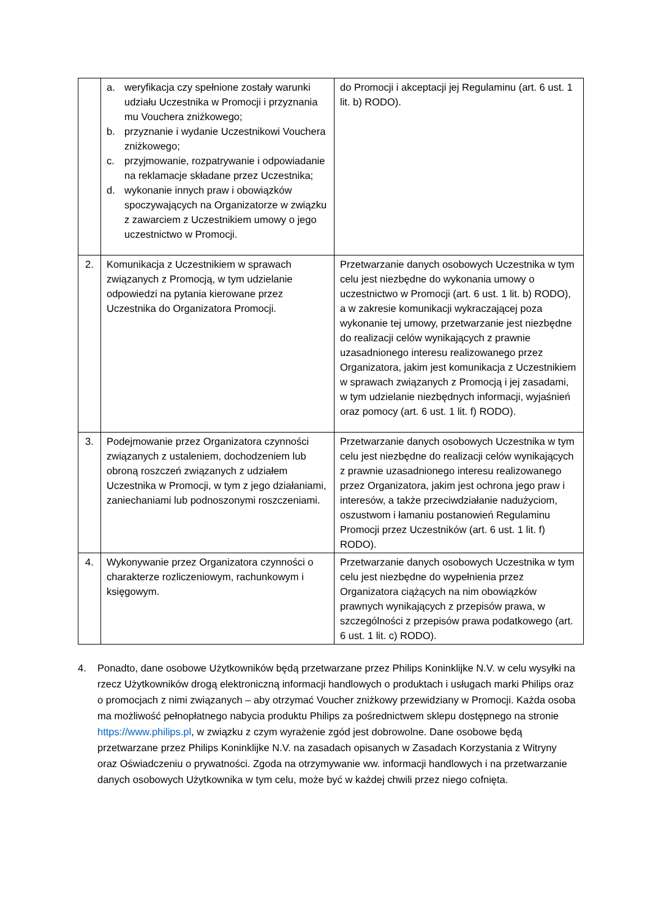| | a. weryfikacja czy spełnione zostały warunki udziału Uczestnika w Promocji i przyznania mu Vouchera zniżkowego; b. przyznanie i wydanie Uczestnikowi Vouchera zniżkowego; c. przyjmowanie, rozpatrywanie i odpowiadanie na reklamacje składane przez Uczestnika; d. wykonanie innych praw i obowiązków spoczywających na Organizatorze w związku z zawarciem z Uczestnikiem umowy o jego uczestnictwo w Promocji. | do Promocji i akceptacji jej Regulaminu (art. 6 ust. 1 lit. b) RODO). |
| 2. | Komunikacja z Uczestnikiem w sprawach związanych z Promocją, w tym udzielanie odpowiedzi na pytania kierowane przez Uczestnika do Organizatora Promocji. | Przetwarzanie danych osobowych Uczestnika w tym celu jest niezbędne do wykonania umowy o uczestnictwo w Promocji (art. 6 ust. 1 lit. b) RODO), a w zakresie komunikacji wykraczającej poza wykonanie tej umowy, przetwarzanie jest niezbędne do realizacji celów wynikających z prawnie uzasadnionego interesu realizowanego przez Organizatora, jakim jest komunikacja z Uczestnikiem w sprawach związanych z Promocją i jej zasadami, w tym udzielanie niezbędnych informacji, wyjaśnień oraz pomocy (art. 6 ust. 1 lit. f) RODO). |
| 3. | Podejmowanie przez Organizatora czynności związanych z ustaleniem, dochodzeniem lub obroną roszczeń związanych z udziałem Uczestnika w Promocji, w tym z jego działaniami, zaniechaniami lub podnoszonymi roszczeniami. | Przetwarzanie danych osobowych Uczestnika w tym celu jest niezbędne do realizacji celów wynikających z prawnie uzasadnionego interesu realizowanego przez Organizatora, jakim jest ochrona jego praw i interesów, a także przeciwdziałanie nadużyciom, oszustwom i łamaniu postanowień Regulaminu Promocji przez Uczestników (art. 6 ust. 1 lit. f) RODO). |
| 4. | Wykonywanie przez Organizatora czynności o charakterze rozliczeniowym, rachunkowym i księgowym. | Przetwarzanie danych osobowych Uczestnika w tym celu jest niezbędne do wypełnienia przez Organizatora ciążących na nim obowiązków prawnych wynikających z przepisów prawa, w szczególności z przepisów prawa podatkowego (art. 6 ust. 1 lit. c) RODO). |
4. Ponadto, dane osobowe Użytkowników będą przetwarzane przez Philips Koninklijke N.V. w celu wysyłki na rzecz Użytkowników drogą elektroniczną informacji handlowych o produktach i usługach marki Philips oraz o promocjach z nimi związanych – aby otrzymać Voucher zniżkowy przewidziany w Promocji. Każda osoba ma możliwość pełnopłatnego nabycia produktu Philips za pośrednictwem sklepu dostępnego na stronie https://www.philips.pl, w związku z czym wyrażenie zgód jest dobrowolne. Dane osobowe będą przetwarzane przez Philips Koninklijke N.V. na zasadach opisanych w Zasadach Korzystania z Witryny oraz Oświadczeniu o prywatności. Zgoda na otrzymywanie ww. informacji handlowych i na przetwarzanie danych osobowych Użytkownika w tym celu, może być w każdej chwili przez niego cofnięta.